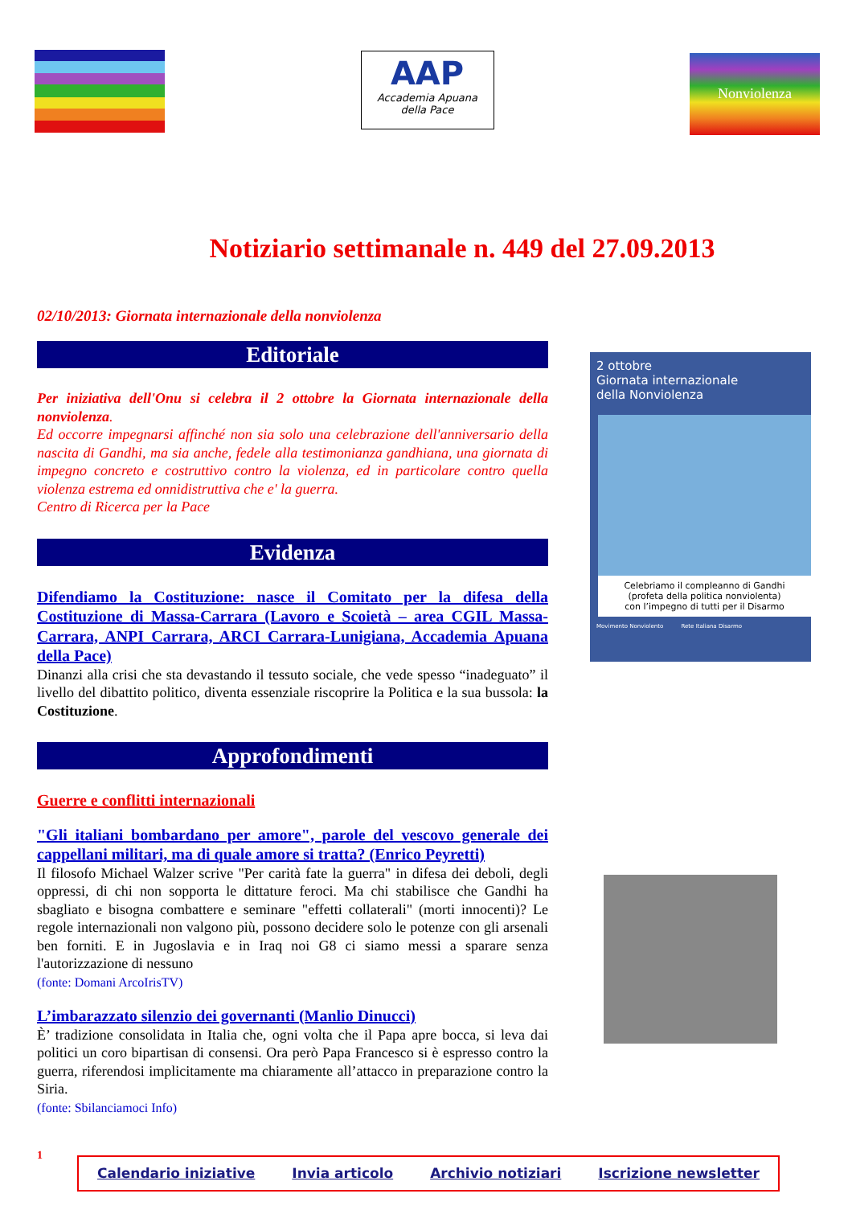AAP
Accademia Apuana
della Pace
Nonviolenza
Notiziario settimanale n. 449 del 27.09.2013
02/10/2013: Giornata internazionale della nonviolenza
Editoriale
Per iniziativa dell'Onu si celebra il 2 ottobre la Giornata internazionale della nonviolenza.
Ed occorre impegnarsi affinché non sia solo una celebrazione dell'anniversario della nascita di Gandhi, ma sia anche, fedele alla testimonianza gandhiana, una giornata di impegno concreto e costruttivo contro la violenza, ed in particolare contro quella violenza estrema ed onnidistruttiva che e' la guerra.
Centro di Ricerca per la Pace
Evidenza
Difendiamo la Costituzione: nasce il Comitato per la difesa della Costituzione di Massa-Carrara (Lavoro e Scoietà – area CGIL Massa-Carrara, ANPI Carrara, ARCI Carrara-Lunigiana, Accademia Apuana della Pace)
Dinanzi alla crisi che sta devastando il tessuto sociale, che vede spesso “inadeguato” il livello del dibattito politico, diventa essenziale riscoprire la Politica e la sua bussola: la Costituzione.
Approfondimenti
Guerre e conflitti internazionali
"Gli italiani bombardano per amore", parole del vescovo generale dei cappellani militari, ma di quale amore si tratta? (Enrico Peyretti)
Il filosofo Michael Walzer scrive "Per carità fate la guerra" in difesa dei deboli, degli oppressi, di chi non sopporta le dittature feroci. Ma chi stabilisce che Gandhi ha sbagliato e bisogna combattere e seminare "effetti collaterali" (morti innocenti)? Le regole internazionali non valgono più, possono decidere solo le potenze con gli arsenali ben forniti. E in Jugoslavia e in Iraq noi G8 ci siamo messi a sparare senza l'autorizzazione di nessuno
(fonte: Domani ArcoIrisTV)
L’imbarazzato silenzio dei governanti (Manlio Dinucci)
È’ tradizione consolidata in Italia che, ogni volta che il Papa apre bocca, si leva dai politici un coro bipartisan di consensi. Ora però Papa Francesco si è espresso contro la guerra, riferendosi implicitamente ma chiaramente all’attacco in preparazione contro la Siria.
(fonte: Sbilanciamoci Info)
2 ottobre
Giornata internazionale
della Nonviolenza
Celebriamo il compleanno di Gandhi
(profeta della politica nonviolenta)
con l’impegno di tutti per il Disarmo
Movimento Nonviolento Rete Italiana Disarmo
1
Calendario iniziative Invia articolo Archivio notiziari Iscrizione newsletter